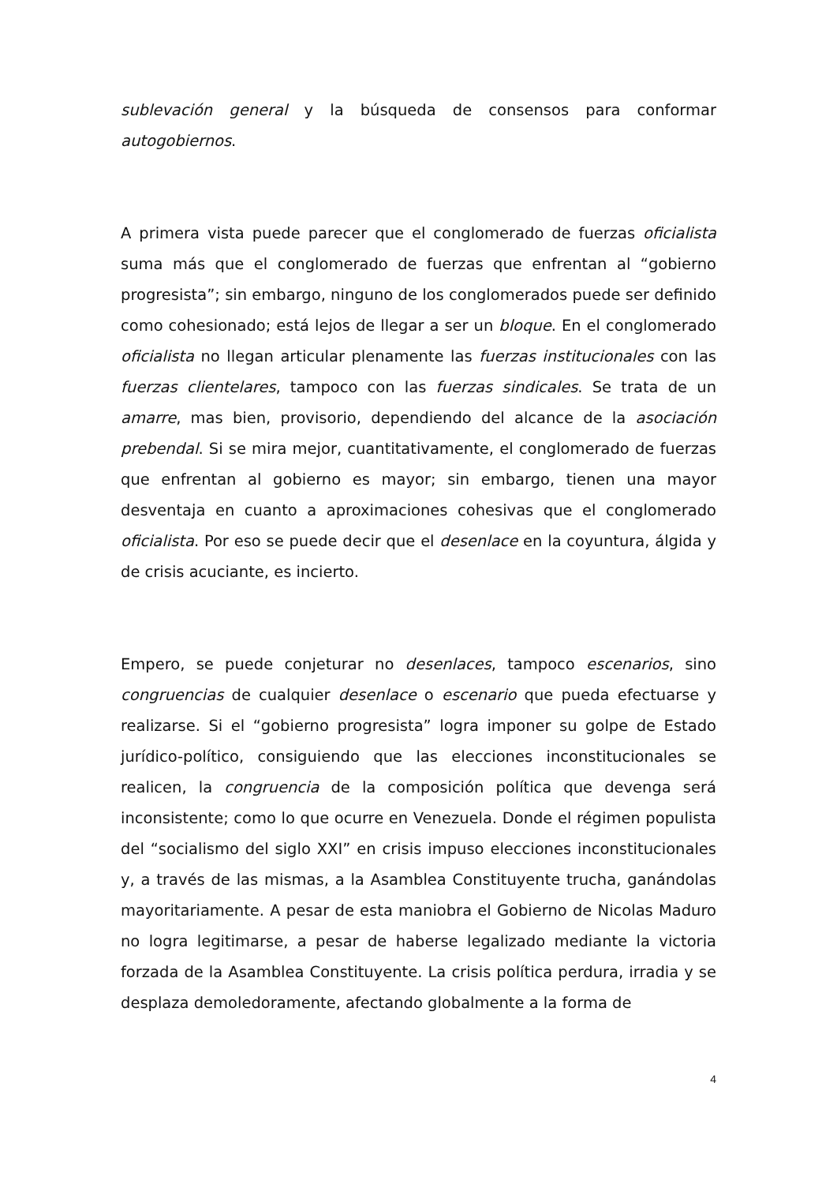sublevación general y la búsqueda de consensos para conformar autogobiernos.
A primera vista puede parecer que el conglomerado de fuerzas oficialista suma más que el conglomerado de fuerzas que enfrentan al “gobierno progresista”; sin embargo, ninguno de los conglomerados puede ser definido como cohesionado; está lejos de llegar a ser un bloque. En el conglomerado oficialista no llegan articular plenamente las fuerzas institucionales con las fuerzas clientelares, tampoco con las fuerzas sindicales. Se trata de un amarre, mas bien, provisorio, dependiendo del alcance de la asociación prebendal. Si se mira mejor, cuantitativamente, el conglomerado de fuerzas que enfrentan al gobierno es mayor; sin embargo, tienen una mayor desventaja en cuanto a aproximaciones cohesivas que el conglomerado oficialista. Por eso se puede decir que el desenlace en la coyuntura, álgida y de crisis acuciante, es incierto.
Empero, se puede conjeturar no desenlaces, tampoco escenarios, sino congruencias de cualquier desenlace o escenario que pueda efectuarse y realizarse. Si el “gobierno progresista” logra imponer su golpe de Estado jurídico-político, consiguiendo que las elecciones inconstitucionales se realicen, la congruencia de la composición política que devenga será inconsistente; como lo que ocurre en Venezuela. Donde el régimen populista del “socialismo del siglo XXI” en crisis impuso elecciones inconstitucionales y, a través de las mismas, a la Asamblea Constituyente trucha, ganándolas mayoritariamente. A pesar de esta maniobra el Gobierno de Nicolas Maduro no logra legitimarse, a pesar de haberse legalizado mediante la victoria forzada de la Asamblea Constituyente. La crisis política perdura, irradia y se desplaza demoledoramente, afectando globalmente a la forma de
4